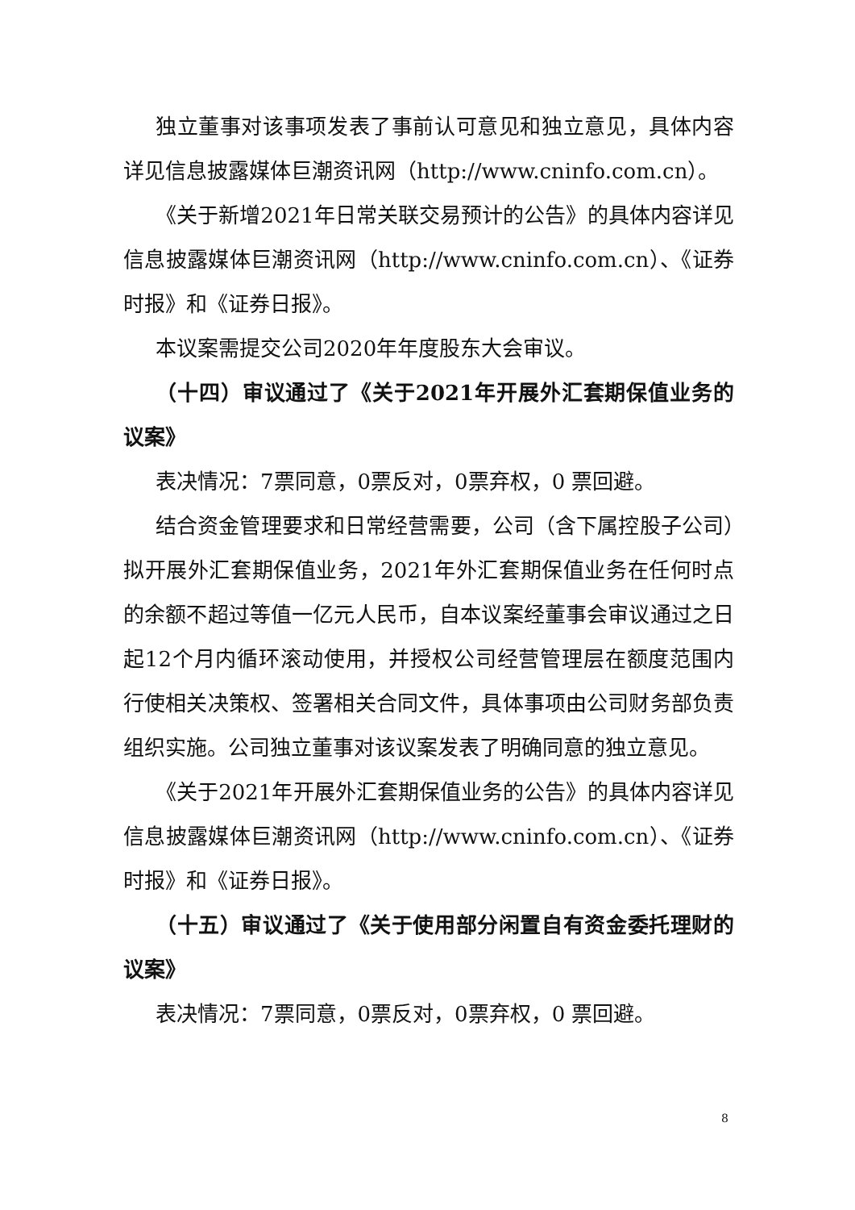独立董事对该事项发表了事前认可意见和独立意见，具体内容详见信息披露媒体巨潮资讯网（http://www.cninfo.com.cn）。
《关于新增2021年日常关联交易预计的公告》的具体内容详见信息披露媒体巨潮资讯网（http://www.cninfo.com.cn）、《证券时报》和《证券日报》。
本议案需提交公司2020年年度股东大会审议。
（十四）审议通过了《关于2021年开展外汇套期保值业务的议案》
表决情况：7票同意，0票反对，0票弃权，0 票回避。
结合资金管理要求和日常经营需要，公司（含下属控股子公司）拟开展外汇套期保值业务，2021年外汇套期保值业务在任何时点的余额不超过等值一亿元人民币，自本议案经董事会审议通过之日起12个月内循环滚动使用，并授权公司经营管理层在额度范围内行使相关决策权、签署相关合同文件，具体事项由公司财务部负责组织实施。公司独立董事对该议案发表了明确同意的独立意见。
《关于2021年开展外汇套期保值业务的公告》的具体内容详见信息披露媒体巨潮资讯网（http://www.cninfo.com.cn）、《证券时报》和《证券日报》。
（十五）审议通过了《关于使用部分闲置自有资金委托理财的议案》
表决情况：7票同意，0票反对，0票弃权，0 票回避。
8